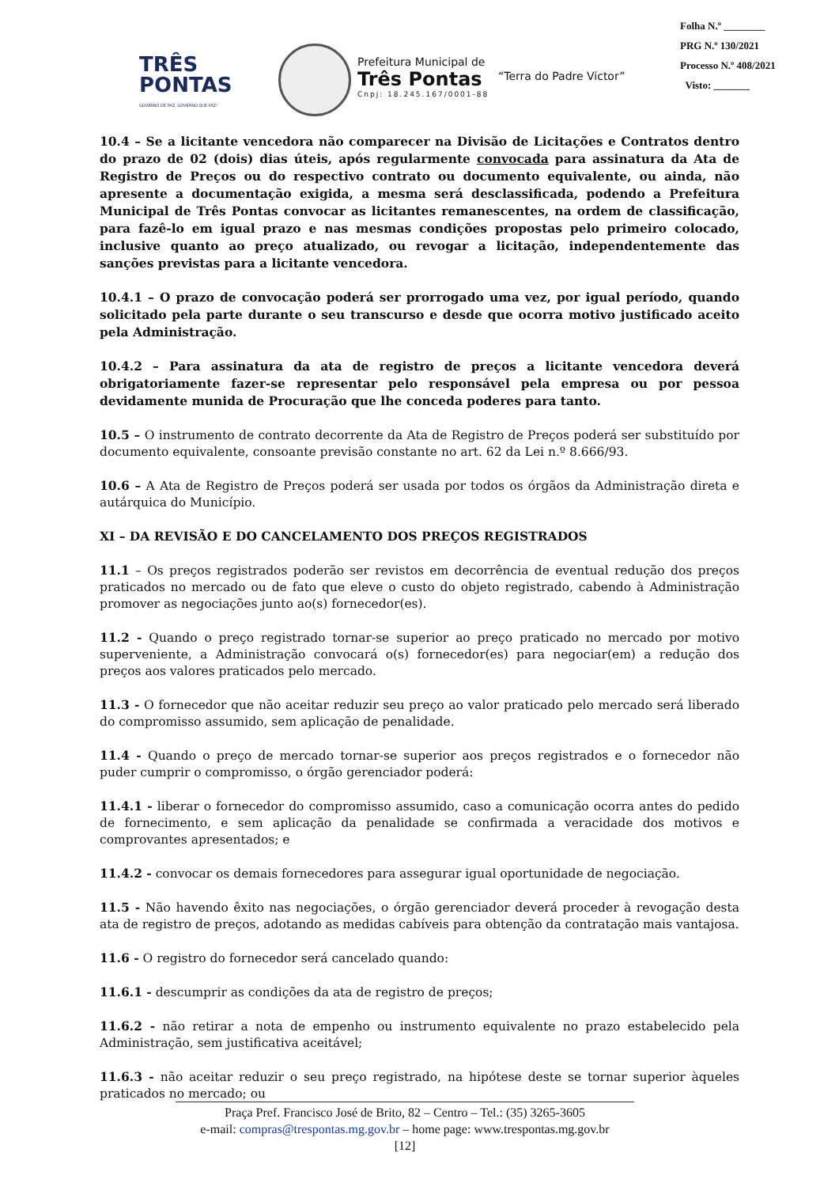TRÊS
PONTAS
GOVERNO DE PAZ, GOVERNO QUE FAZ!
Prefeitura Municipal de
Três Pontas
Cnpj: 18.245.167/0001-88
“Terra do Padre Victor”
Folha N.º ________
PRG N.º 130/2021
Processo N.º 408/2021
Visto: _______
10.4 – Se a licitante vencedora não comparecer na Divisão de Licitações e Contratos dentro do prazo de 02 (dois) dias úteis, após regularmente convocada para assinatura da Ata de Registro de Preços ou do respectivo contrato ou documento equivalente, ou ainda, não apresente a documentação exigida, a mesma será desclassificada, podendo a Prefeitura Municipal de Três Pontas convocar as licitantes remanescentes, na ordem de classificação, para fazê-lo em igual prazo e nas mesmas condições propostas pelo primeiro colocado, inclusive quanto ao preço atualizado, ou revogar a licitação, independentemente das sanções previstas para a licitante vencedora.
10.4.1 – O prazo de convocação poderá ser prorrogado uma vez, por igual período, quando solicitado pela parte durante o seu transcurso e desde que ocorra motivo justificado aceito pela Administração.
10.4.2 – Para assinatura da ata de registro de preços a licitante vencedora deverá obrigatoriamente fazer-se representar pelo responsável pela empresa ou por pessoa devidamente munida de Procuração que lhe conceda poderes para tanto.
10.5 – O instrumento de contrato decorrente da Ata de Registro de Preços poderá ser substituído por documento equivalente, consoante previsão constante no art. 62 da Lei n.º 8.666/93.
10.6 – A Ata de Registro de Preços poderá ser usada por todos os órgãos da Administração direta e autárquica do Município.
XI – DA REVISÃO E DO CANCELAMENTO DOS PREÇOS REGISTRADOS
11.1 – Os preços registrados poderão ser revistos em decorrência de eventual redução dos preços praticados no mercado ou de fato que eleve o custo do objeto registrado, cabendo à Administração promover as negociações junto ao(s) fornecedor(es).
11.2 - Quando o preço registrado tornar-se superior ao preço praticado no mercado por motivo superveniente, a Administração convocará o(s) fornecedor(es) para negociar(em) a redução dos preços aos valores praticados pelo mercado.
11.3 - O fornecedor que não aceitar reduzir seu preço ao valor praticado pelo mercado será liberado do compromisso assumido, sem aplicação de penalidade.
11.4 - Quando o preço de mercado tornar-se superior aos preços registrados e o fornecedor não puder cumprir o compromisso, o órgão gerenciador poderá:
11.4.1 - liberar o fornecedor do compromisso assumido, caso a comunicação ocorra antes do pedido de fornecimento, e sem aplicação da penalidade se confirmada a veracidade dos motivos e comprovantes apresentados; e
11.4.2 - convocar os demais fornecedores para assegurar igual oportunidade de negociação.
11.5 - Não havendo êxito nas negociações, o órgão gerenciador deverá proceder à revogação desta ata de registro de preços, adotando as medidas cabíveis para obtenção da contratação mais vantajosa.
11.6 - O registro do fornecedor será cancelado quando:
11.6.1 - descumprir as condições da ata de registro de preços;
11.6.2 - não retirar a nota de empenho ou instrumento equivalente no prazo estabelecido pela Administração, sem justificativa aceitável;
11.6.3 - não aceitar reduzir o seu preço registrado, na hipótese deste se tornar superior àqueles praticados no mercado; ou
Praça Pref. Francisco José de Brito, 82 – Centro – Tel.: (35) 3265-3605
e-mail: compras@trespontas.mg.gov.br – home page: www.trespontas.mg.gov.br
[12]